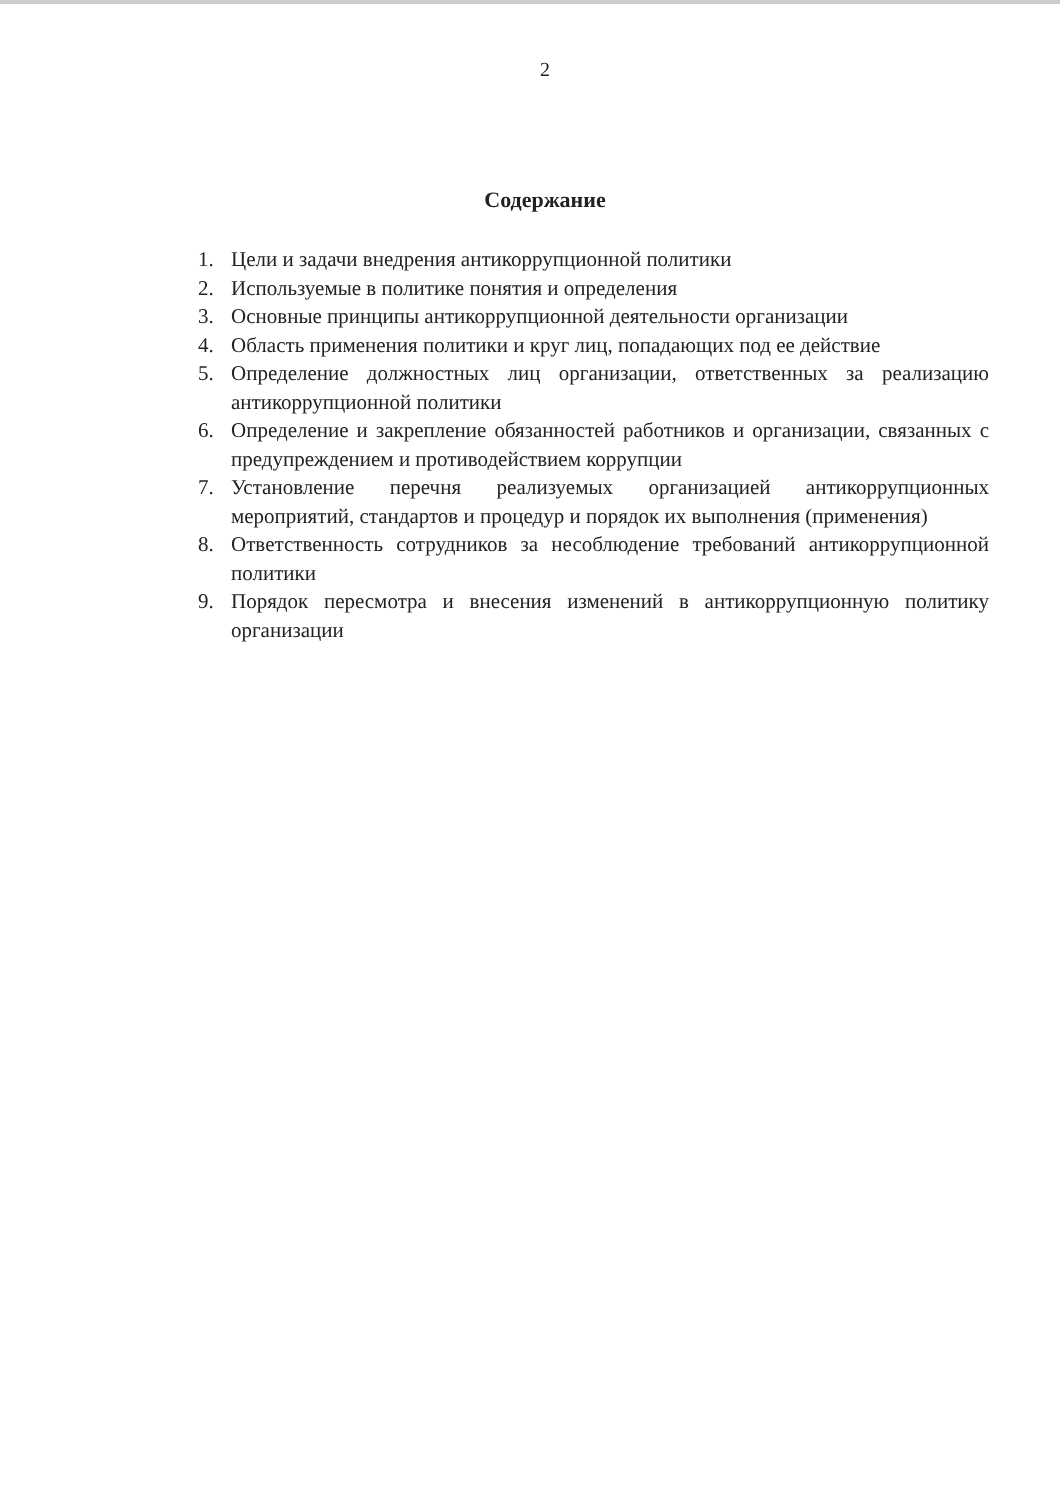2
Содержание
1. Цели и задачи внедрения антикоррупционной политики
2. Используемые в политике понятия и определения
3. Основные принципы антикоррупционной деятельности организации
4. Область применения политики и круг лиц, попадающих под ее действие
5. Определение должностных лиц организации, ответственных за реализацию антикоррупционной политики
6. Определение и закрепление обязанностей работников и организации, связанных с предупреждением и противодействием коррупции
7. Установление перечня реализуемых организацией антикоррупционных мероприятий, стандартов и процедур и порядок их выполнения (применения)
8. Ответственность сотрудников за несоблюдение требований антикоррупционной политики
9. Порядок пересмотра и внесения изменений в антикоррупционную политику организации